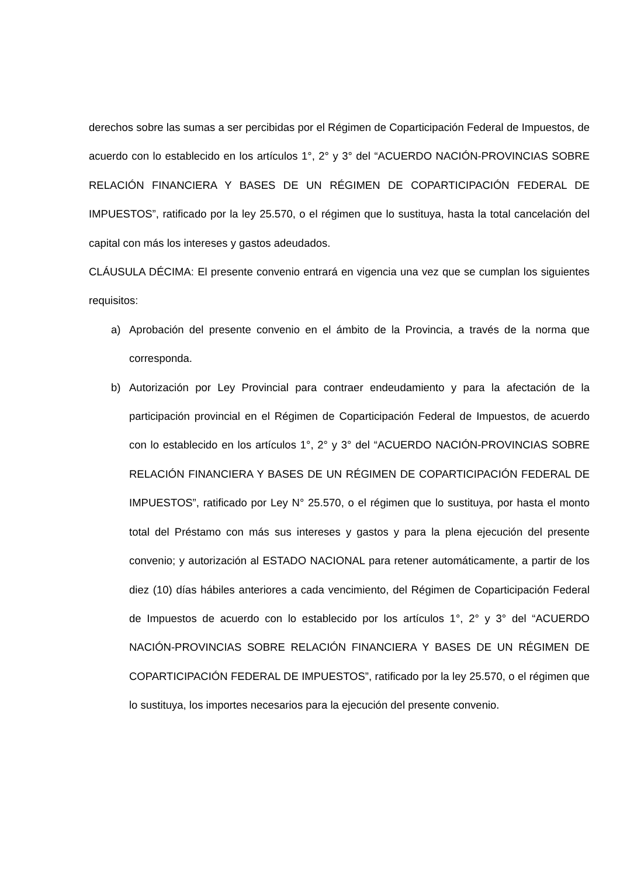derechos sobre las sumas a ser percibidas por el Régimen de Coparticipación Federal de Impuestos, de acuerdo con lo establecido en los artículos 1°, 2° y 3° del “ACUERDO NACIÓN-PROVINCIAS SOBRE RELACIÓN FINANCIERA Y BASES DE UN RÉGIMEN DE COPARTICIPACIÓN FEDERAL DE IMPUESTOS”, ratificado por la ley 25.570, o el régimen que lo sustituya, hasta la total cancelación del capital con más los intereses y gastos adeudados.
CLÁUSULA DÉCIMA: El presente convenio entrará en vigencia una vez que se cumplan los siguientes requisitos:
a) Aprobación del presente convenio en el ámbito de la Provincia, a través de la norma que corresponda.
b) Autorización por Ley Provincial para contraer endeudamiento y para la afectación de la participación provincial en el Régimen de Coparticipación Federal de Impuestos, de acuerdo con lo establecido en los artículos 1°, 2° y 3° del “ACUERDO NACIÓN-PROVINCIAS SOBRE RELACIÓN FINANCIERA Y BASES DE UN RÉGIMEN DE COPARTICIPACIÓN FEDERAL DE IMPUESTOS”, ratificado por Ley N° 25.570, o el régimen que lo sustituya, por hasta el monto total del Préstamo con más sus intereses y gastos y para la plena ejecución del presente convenio; y autorización al ESTADO NACIONAL para retener automáticamente, a partir de los diez (10) días hábiles anteriores a cada vencimiento, del Régimen de Coparticipación Federal de Impuestos de acuerdo con lo establecido por los artículos 1°, 2° y 3° del “ACUERDO NACIÓN-PROVINCIAS SOBRE RELACIÓN FINANCIERA Y BASES DE UN RÉGIMEN DE COPARTICIPACIÓN FEDERAL DE IMPUESTOS”, ratificado por la ley 25.570, o el régimen que lo sustituya, los importes necesarios para la ejecución del presente convenio.